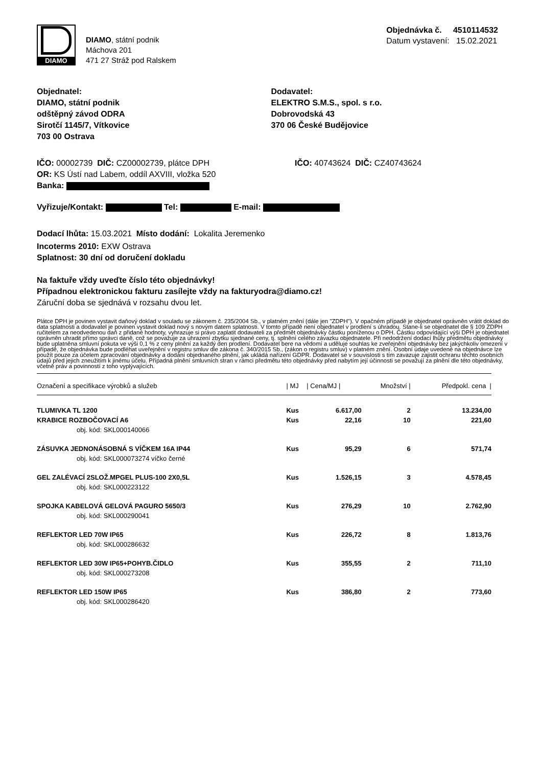DIAMO
DIAMO, státní podnik
Máchova 201
471 27 Stráž pod Ralskem
Objednávka č. 4510114532
Datum vystavení: 15.02.2021
Objednatel:
DIAMO, státní podnik
odštěpný závod ODRA
Sirotčí 1145/7, Vítkovice
703 00 Ostrava
Dodavatel:
ELEKTRO S.M.S., spol. s r.o.
Dobrovodská 43
370 06 České Budějovice
IČO: 00002739 DIČ: CZ00002739, plátce DPH IČO: 40743624 DIČ: CZ40743624
OR: KS Ústí nad Labem, oddíl AXVIII, vložka 520
Banka:
Vyřizuje/Kontakt: Tel: E-mail:
Dodací lhůta: 15.03.2021 Místo dodání: Lokalita Jeremenko
Incoterms 2010: EXW Ostrava
Splatnost: 30 dní od doručení dokladu
Na faktuře vždy uveďte číslo této objednávky!
Případnou elektronickou fakturu zasílejte vždy na fakturyodra@diamo.cz!
Záruční doba se sjednává v rozsahu dvou let.
Plátce DPH je povinen vystavit daňový doklad v souladu se zákonem č. 235/2004 Sb., v platném znění (dále jen "ZDPH"). V opačném případě je objednatel oprávněn vrátit doklad do data splatnosti a dodavatel je povinen vystavit doklad nový s novým datem splatnosti. V tomto případě není objednatel v prodlení s úhradou. Stane-li se objednatel dle § 109 ZDPH ručitelem za neodvedenou daň z přidané hodnoty, vyhrazuje si právo zaplatit dodavateli za předmět objednávky částku poníženou o DPH. Částku odpovídající výši DPH je objednatel oprávněn uhradit přímo správci daně, což se považuje za uhrazení zbytku sjednané ceny, tj. splnění celého závazku objednatele. Při nedodržení dodací lhůty předmětu objednávky bude uplatněna smluvní pokuta ve výši 0,1 % z ceny plnění za každý den prodlení. Dodavatel bere na vědomí a uděluje souhlas ke zveřejnění objednávky bez jakýchkoliv omezení v případě, že objednávka bude podléhat uveřejnění v registru smluv dle zákona č. 340/2015 Sb., (zákon o registru smluv) v platném znění. Osobní údaje uvedené na objednávce lze použít pouze za účelem zpracování objednávky a dodání objednaného plnění, jak ukládá nařízení GDPR. Dodavatel se v souvislosti s tím zavazuje zajistit ochranu těchto osobních údajů před jejich zneužitím k jinému účelu. Případná plnění smluvních stran v rámci předmětu této objednávky před nabytím její účinnosti se považují za plnění dle této objednávky, včetně práv a povinností z toho vyplývajících.
| Označení a specifikace výrobků a služeb | / MJ | / Cena/MJ / | Množství / | Předpokl. cena / |
| --- | --- | --- | --- | --- |
| TLUMIVKA TL 1200 | Kus | 6.617,00 | 2 | 13.234,00 |
| KRABICE ROZBOČOVACÍ A6 | Kus | 22,16 | 10 | 221,60 |
| obj. kód: SKL000140066 | | | | |
| ZÁSUVKA JEDNONÁSOBNÁ S VÍČKEM 16A IP44 | Kus | 95,29 | 6 | 571,74 |
| obj. kód: SKL000073274 víčko černé | | | | |
| GEL ZALÉVACÍ 2SLOŽ.MPGEL PLUS-100 2X0,5L | Kus | 1.526,15 | 3 | 4.578,45 |
| obj. kód: SKL000223122 | | | | |
| SPOJKA KABELOVÁ GELOVÁ PAGURO 5650/3 | Kus | 276,29 | 10 | 2.762,90 |
| obj. kód: SKL000290041 | | | | |
| REFLEKTOR LED 70W IP65 | Kus | 226,72 | 8 | 1.813,76 |
| obj. kód: SKL000286632 | | | | |
| REFLEKTOR LED 30W IP65+POHYB.ČIDLO | Kus | 355,55 | 2 | 711,10 |
| obj. kód: SKL000273208 | | | | |
| REFLEKTOR LED 150W IP65 | Kus | 386,80 | 2 | 773,60 |
| obj. kód: SKL000286420 | | | | |